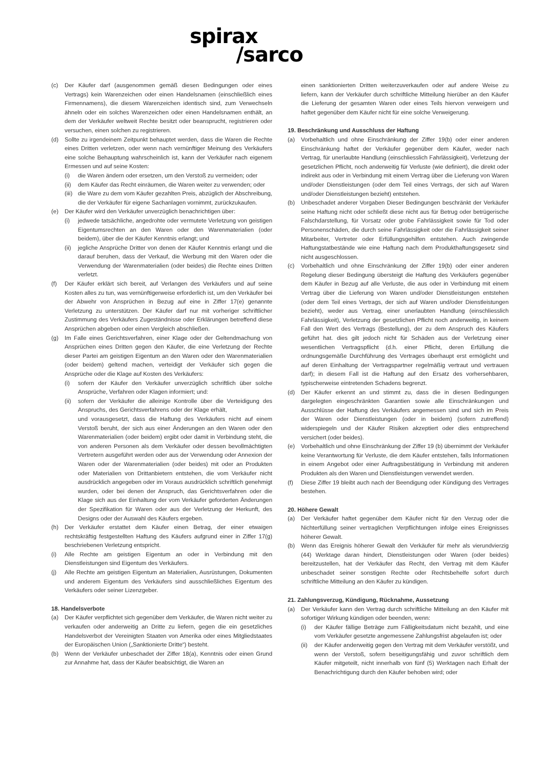spirax
/sarco
(c) Der Käufer darf (ausgenommen gemäß diesen Bedingungen oder eines Vertrags) kein Warenzeichen oder einen Handelsnamen (einschließlich eines Firmennamens), die diesem Warenzeichen identisch sind, zum Verwechseln ähneln oder ein solches Warenzeichen oder einen Handelsnamen enthält, an dem der Verkäufer weltweit Rechte besitzt oder beansprucht, registrieren oder versuchen, einen solchen zu registrieren.
(d) Sollte zu irgendeinem Zeitpunkt behauptet werden, dass die Waren die Rechte eines Dritten verletzen, oder wenn nach vernünftiger Meinung des Verkäufers eine solche Behauptung wahrscheinlich ist, kann der Verkäufer nach eigenem Ermessen und auf seine Kosten:
(i) die Waren ändern oder ersetzen, um den Verstoß zu vermeiden; oder
(ii)
dem Käufer das Recht einräumen, die Waren weiter zu verwenden; oder
(iii)
die Ware zu dem vom Käufer gezahlten Preis, abzüglich der Abschreibung, die der Verkäufer für eigene Sachanlagen vornimmt, zurückzukaufen.
(e) Der Käufer wird den Verkäufer unverzüglich benachrichtigen über:
(i) jedwede tatsächliche, angedrohte oder vermutete Verletzung von geistigen Eigentumsrechten an den Waren oder den Warenmaterialien (oder beidem), über die der Käufer Kenntnis erlangt; und
(ii)
jegliche Ansprüche Dritter von denen der Käufer Kenntnis erlangt und die darauf beruhen, dass der Verkauf, die Werbung mit den Waren oder die Verwendung der Warenmaterialien (oder beides) die Rechte eines Dritten verletzt.
(f) Der Käufer erklärt sich bereit, auf Verlangen des Verkäufers und auf seine Kosten alles zu tun, was vernünftigerweise erforderlich ist, um den Verkäufer bei der Abwehr von Ansprüchen in Bezug auf eine in Ziffer 17(e) genannte Verletzung zu unterstützen. Der Käufer darf nur mit vorheriger schriftlicher Zustimmung des Verkäufers Zugeständnisse oder Erklärungen betreffend diese Ansprüchen abgeben oder einen Vergleich abschließen.
(g) Im Falle eines Gerichtsverfahren, einer Klage oder der Geltendmachung von Ansprüchen eines Dritten gegen den Käufer, die eine Verletzung der Rechte dieser Partei am geistigen Eigentum an den Waren oder den Warenmaterialien (oder beidem) geltend machen, verteidigt der Verkäufer sich gegen die Ansprüche oder die Klage auf Kosten des Verkäufers:
(i) sofern der Käufer den Verkäufer unverzüglich schriftlich über solche Ansprüche, Verfahren oder Klagen informiert; und:
(ii)
sofern der Verkäufer die alleinige Kontrolle über die Verteidigung des Anspruchs, des Gerichtsverfahrens oder der Klage erhält,
und vorausgesetzt, dass die Haftung des Verkäufers nicht auf einem Verstoß beruht, der sich aus einer Änderungen an den Waren oder den Warenmaterialien (oder beidem) ergibt oder damit in Verbindung steht, die von anderen Personen als dem Verkäufer oder dessen bevollmächtigten Vertretern ausgeführt werden oder aus der Verwendung oder Annexion der Waren oder der Warenmaterialien (oder beides) mit oder an Produkten oder Materialien von Drittanbietern entstehen, die vom Verkäufer nicht ausdrücklich angegeben oder im Voraus ausdrücklich schriftlich genehmigt wurden, oder bei denen der Anspruch, das Gerichtsverfahren oder die Klage sich aus der Einhaltung der vom Verkäufer geforderten Änderungen der Spezifikation für Waren oder aus der Verletzung der Herkunft, des Designs oder der Auswahl des Käufers ergeben.
(h) Der Verkäufer erstattet dem Käufer einen Betrag, der einer etwaigen rechtskräftig festgestellten Haftung des Käufers aufgrund einer in Ziffer 17(g) beschriebenen Verletzung entspricht.
(i) Alle Rechte am geistigen Eigentum an oder in Verbindung mit den Dienstleistungen sind Eigentum des Verkäufers.
(j) Alle Rechte am geistigen Eigentum an Materialien, Ausrüstungen, Dokumenten und anderem Eigentum des Verkäufers sind ausschließliches Eigentum des Verkäufers oder seiner Lizenzgeber.
18. Handelsverbote
(a) Der Käufer verpflichtet sich gegenüber dem Verkäufer, die Waren nicht weiter zu verkaufen oder anderweitig an Dritte zu liefern, gegen die ein gesetzliches Handelsverbot der Vereinigten Staaten von Amerika oder eines Mitgliedstaates der Europäischen Union („Sanktionierte Dritte“) besteht.
(b) Wenn der Verkäufer unbeschadet der Ziffer 18(a), Kenntnis oder einen Grund zur Annahme hat, dass der Käufer beabsichtigt, die Waren an
einen sanktionierten Dritten weiterzuverkaufen oder auf andere Weise zu liefern, kann der Verkäufer durch schriftliche Mitteilung hierüber an den Käufer die Lieferung der gesamten Waren oder eines Teils hiervon verweigern und haftet gegenüber dem Käufer nicht für eine solche Verweigerung.
19. Beschränkung und Ausschluss der Haftung
(a) Vorbehaltlich und ohne Einschränkung der Ziffer 19(b) oder einer anderen Einschränkung haftet der Verkäufer gegenüber dem Käufer, weder nach Vertrag, für unerlaubte Handlung (einschliesslich Fahrlässigkeit), Verletzung der gesetzlichen Pflicht, noch anderweitig für Verluste (wie definiert), die direkt oder indirekt aus oder in Verbindung mit einem Vertrag über die Lieferung von Waren und/oder Dienstleistungen (oder dem Teil eines Vertrags, der sich auf Waren und/oder Dienstleistungen bezieht) entstehen.
(b) Unbeschadet anderer Vorgaben Dieser Bedingungen beschränkt der Verkäufer seine Haftung nicht oder schließt diese nicht aus für Betrug oder betrügerische Falschdarstellung, für Vorsatz oder grobe Fahrlässigkeit sowie für Tod oder Personenschäden, die durch seine Fahrlässigkeit oder die Fahrlässigkeit seiner Mitarbeiter, Vertreter oder Erfüllungsgehilfen entstehen. Auch zwingende Haftungstatbestände wie eine Haftung nach dem Produkthaftungsgesetz sind nicht ausgeschlossen.
(c) Vorbehaltlich und ohne Einschränkung der Ziffer 19(b) oder einer anderen Regelung dieser Bedingung übersteigt die Haftung des Verkäufers gegenüber dem Käufer in Bezug auf alle Verluste, die aus oder in Verbindung mit einem Vertrag über die Lieferung von Waren und/oder Dienstleistungen entstehen (oder dem Teil eines Vertrags, der sich auf Waren und/oder Dienstleistungen bezieht), weder aus Vertrag, einer unerlaubten Handlung (einschliesslich Fahrlässigkeit), Verletzung der gesetzlichen Pflicht noch anderweitig, in keinem Fall den Wert des Vertrags (Bestellung), der zu dem Anspruch des Käufers geführt hat. dies gilt jedoch nicht für Schäden aus der Verletzung einer wesentlichen Vertragspflicht (d.h. einer Pflicht, deren Erfüllung die ordnungsgemäße Durchführung des Vertrages überhaupt erst ermöglicht und auf deren Einhaltung der Vertragspartner regelmäßig vertraut und vertrauen darf); in diesem Fall ist die Haftung auf den Ersatz des vorhersehbaren, typischerweise eintretenden Schadens begrenzt.
(d) Der Käufer erkennt an und stimmt zu, dass die in diesen Bedingungen dargelegten eingeschränkten Garantien sowie alle Einschränkungen und Ausschlüsse der Haftung des Verkäufers angemessen sind und sich im Preis der Waren oder Dienstleistungen (oder in beidem) (sofern zutreffend) widerspiegeln und der Käufer Risiken akzeptiert oder dies entsprechend versichert (oder beides).
(e) Vorbehaltlich und ohne Einschränkung der Ziffer 19 (b) übernimmt der Verkäufer keine Verantwortung für Verluste, die dem Käufer entstehen, falls Informationen in einem Angebot oder einer Auftragsbestätigung in Verbindung mit anderen Produkten als den Waren und Dienstleistungen verwendet werden.
(f) Diese Ziffer 19 bleibt auch nach der Beendigung oder Kündigung des Vertrages bestehen.
20. Höhere Gewalt
(a) Der Verkäufer haftet gegenüber dem Käufer nicht für den Verzug oder die Nichterfüllung seiner vertraglichen Verpflichtungen infolge eines Ereignisses höherer Gewalt.
(b) Wenn das Ereignis höherer Gewalt den Verkäufer für mehr als vierundvierzig (44) Werktage daran hindert, Dienstleistungen oder Waren (oder beides) bereitzustellen, hat der Verkäufer das Recht, den Vertrag mit dem Käufer unbeschadet seiner sonstigen Rechte oder Rechtsbehelfe sofort durch schriftliche Mitteilung an den Käufer zu kündigen.
21. Zahlungsverzug, Kündigung, Rücknahme, Aussetzung
(a) Der Verkäufer kann den Vertrag durch schriftliche Mitteilung an den Käufer mit sofortiger Wirkung kündigen oder beenden, wenn:
(i) der Käufer fällige Beträge zum Fälligkeitsdatum nicht bezahlt, und eine vom Verkäufer gesetzte angemessene Zahlungsfrist abgelaufen ist; oder
(ii)
der Käufer anderweitig gegen den Vertrag mit dem Verkäufer verstößt, und wenn der Verstoß, sofern beseitigungsfähig und zuvor schriftlich dem Käufer mitgeteilt, nicht innerhalb von fünf (5) Werktagen nach Erhalt der Benachrichtigung durch den Käufer behoben wird; oder